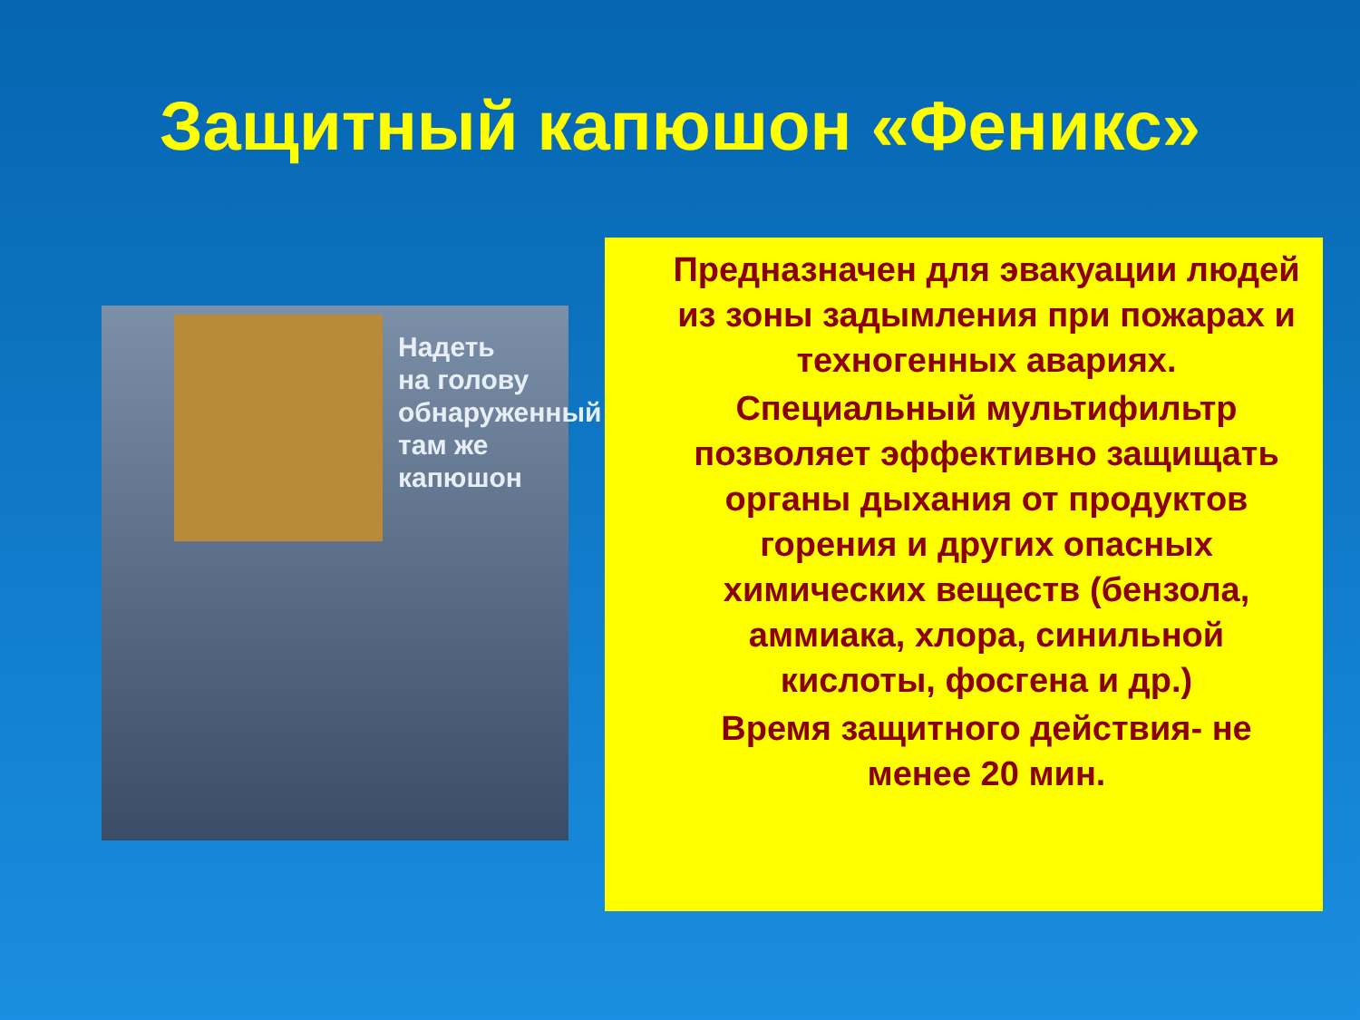Защитный капюшон «Феникс»
Надеть
на голову
обнаруженный
там же
капюшон
Предназначен для эвакуации людей из зоны задымления при пожарах и техногенных авариях.
Специальный мультифильтр позволяет эффективно защищать органы дыхания от продуктов горения и других опасных химических веществ (бензола, аммиака, хлора, синильной кислоты, фосгена и др.)
Время защитного действия- не менее 20 мин.